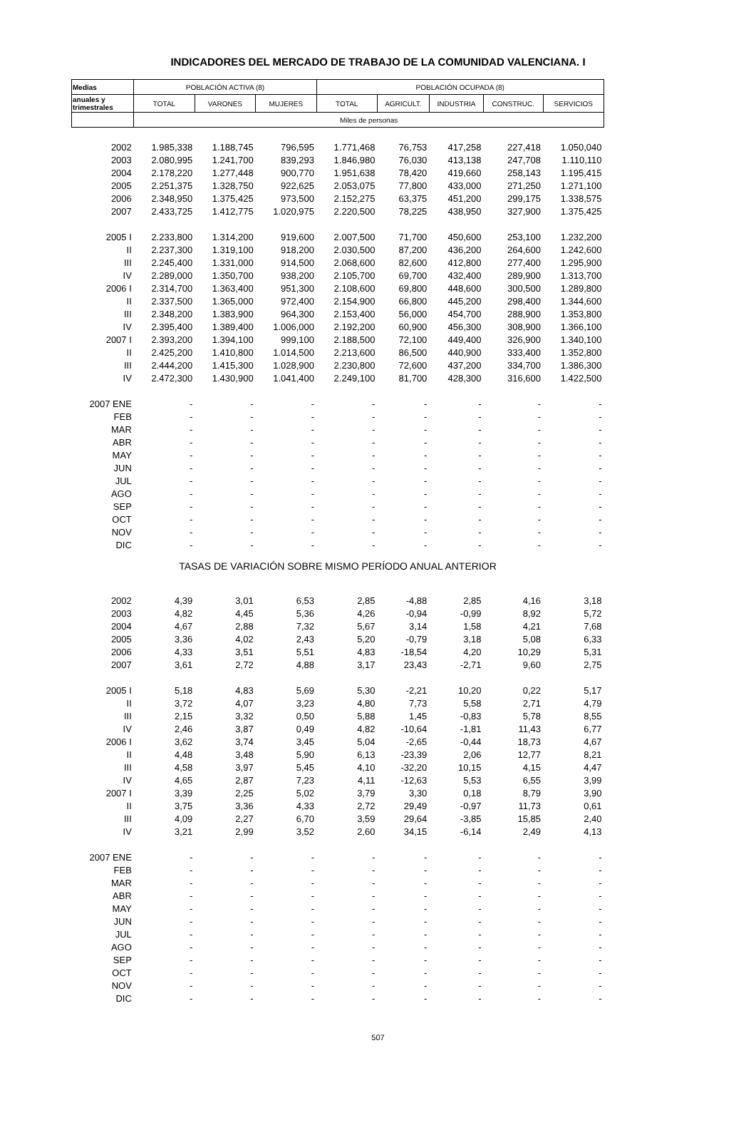INDICADORES DEL MERCADO DE TRABAJO DE LA COMUNIDAD VALENCIANA. I
| Medias | POBLACIÓN ACTIVA (8) | | | POBLACIÓN OCUPADA (8) | | | | |
| --- | --- | --- | --- | --- | --- | --- | --- | --- |
| anuales y trimestrales | TOTAL | VARONES | MUJERES | TOTAL | AGRICULT. | INDUSTRIA | CONSTRUC. | SERVICIOS |
| | Miles de personas | | | | | | | |
| 2002 | 1.985,338 | 1.188,745 | 796,595 | 1.771,468 | 76,753 | 417,258 | 227,418 | 1.050,040 |
| 2003 | 2.080,995 | 1.241,700 | 839,293 | 1.846,980 | 76,030 | 413,138 | 247,708 | 1.110,110 |
| 2004 | 2.178,220 | 1.277,448 | 900,770 | 1.951,638 | 78,420 | 419,660 | 258,143 | 1.195,415 |
| 2005 | 2.251,375 | 1.328,750 | 922,625 | 2.053,075 | 77,800 | 433,000 | 271,250 | 1.271,100 |
| 2006 | 2.348,950 | 1.375,425 | 973,500 | 2.152,275 | 63,375 | 451,200 | 299,175 | 1.338,575 |
| 2007 | 2.433,725 | 1.412,775 | 1.020,975 | 2.220,500 | 78,225 | 438,950 | 327,900 | 1.375,425 |
| 2005 I | 2.233,800 | 1.314,200 | 919,600 | 2.007,500 | 71,700 | 450,600 | 253,100 | 1.232,200 |
| II | 2.237,300 | 1.319,100 | 918,200 | 2.030,500 | 87,200 | 436,200 | 264,600 | 1.242,600 |
| III | 2.245,400 | 1.331,000 | 914,500 | 2.068,600 | 82,600 | 412,800 | 277,400 | 1.295,900 |
| IV | 2.289,000 | 1.350,700 | 938,200 | 2.105,700 | 69,700 | 432,400 | 289,900 | 1.313,700 |
| 2006 I | 2.314,700 | 1.363,400 | 951,300 | 2.108,600 | 69,800 | 448,600 | 300,500 | 1.289,800 |
| II | 2.337,500 | 1.365,000 | 972,400 | 2.154,900 | 66,800 | 445,200 | 298,400 | 1.344,600 |
| III | 2.348,200 | 1.383,900 | 964,300 | 2.153,400 | 56,000 | 454,700 | 288,900 | 1.353,800 |
| IV | 2.395,400 | 1.389,400 | 1.006,000 | 2.192,200 | 60,900 | 456,300 | 308,900 | 1.366,100 |
| 2007 I | 2.393,200 | 1.394,100 | 999,100 | 2.188,500 | 72,100 | 449,400 | 326,900 | 1.340,100 |
| II | 2.425,200 | 1.410,800 | 1.014,500 | 2.213,600 | 86,500 | 440,900 | 333,400 | 1.352,800 |
| III | 2.444,200 | 1.415,300 | 1.028,900 | 2.230,800 | 72,600 | 437,200 | 334,700 | 1.386,300 |
| IV | 2.472,300 | 1.430,900 | 1.041,400 | 2.249,100 | 81,700 | 428,300 | 316,600 | 1.422,500 |
| 2007 ENE | - | - | - | - | - | - | - | - |
| FEB | - | - | - | - | - | - | - | - |
| MAR | - | - | - | - | - | - | - | - |
| ABR | - | - | - | - | - | - | - | - |
| MAY | - | - | - | - | - | - | - | - |
| JUN | - | - | - | - | - | - | - | - |
| JUL | - | - | - | - | - | - | - | - |
| AGO | - | - | - | - | - | - | - | - |
| SEP | - | - | - | - | - | - | - | - |
| OCT | - | - | - | - | - | - | - | - |
| NOV | - | - | - | - | - | - | - | - |
| DIC | - | - | - | - | - | - | - | - |
| TASAS DE VARIACIÓN SOBRE MISMO PERÍODO ANUAL ANTERIOR | | | | | | | | |
| 2002 | 4,39 | 3,01 | 6,53 | 2,85 | -4,88 | 2,85 | 4,16 | 3,18 |
| 2003 | 4,82 | 4,45 | 5,36 | 4,26 | -0,94 | -0,99 | 8,92 | 5,72 |
| 2004 | 4,67 | 2,88 | 7,32 | 5,67 | 3,14 | 1,58 | 4,21 | 7,68 |
| 2005 | 3,36 | 4,02 | 2,43 | 5,20 | -0,79 | 3,18 | 5,08 | 6,33 |
| 2006 | 4,33 | 3,51 | 5,51 | 4,83 | -18,54 | 4,20 | 10,29 | 5,31 |
| 2007 | 3,61 | 2,72 | 4,88 | 3,17 | 23,43 | -2,71 | 9,60 | 2,75 |
| 2005 I | 5,18 | 4,83 | 5,69 | 5,30 | -2,21 | 10,20 | 0,22 | 5,17 |
| II | 3,72 | 4,07 | 3,23 | 4,80 | 7,73 | 5,58 | 2,71 | 4,79 |
| III | 2,15 | 3,32 | 0,50 | 5,88 | 1,45 | -0,83 | 5,78 | 8,55 |
| IV | 2,46 | 3,87 | 0,49 | 4,82 | -10,64 | -1,81 | 11,43 | 6,77 |
| 2006 I | 3,62 | 3,74 | 3,45 | 5,04 | -2,65 | -0,44 | 18,73 | 4,67 |
| II | 4,48 | 3,48 | 5,90 | 6,13 | -23,39 | 2,06 | 12,77 | 8,21 |
| III | 4,58 | 3,97 | 5,45 | 4,10 | -32,20 | 10,15 | 4,15 | 4,47 |
| IV | 4,65 | 2,87 | 7,23 | 4,11 | -12,63 | 5,53 | 6,55 | 3,99 |
| 2007 I | 3,39 | 2,25 | 5,02 | 3,79 | 3,30 | 0,18 | 8,79 | 3,90 |
| II | 3,75 | 3,36 | 4,33 | 2,72 | 29,49 | -0,97 | 11,73 | 0,61 |
| III | 4,09 | 2,27 | 6,70 | 3,59 | 29,64 | -3,85 | 15,85 | 2,40 |
| IV | 3,21 | 2,99 | 3,52 | 2,60 | 34,15 | -6,14 | 2,49 | 4,13 |
| 2007 ENE | - | - | - | - | - | - | - | - |
| FEB | - | - | - | - | - | - | - | - |
| MAR | - | - | - | - | - | - | - | - |
| ABR | - | - | - | - | - | - | - | - |
| MAY | - | - | - | - | - | - | - | - |
| JUN | - | - | - | - | - | - | - | - |
| JUL | - | - | - | - | - | - | - | - |
| AGO | - | - | - | - | - | - | - | - |
| SEP | - | - | - | - | - | - | - | - |
| OCT | - | - | - | - | - | - | - | - |
| NOV | - | - | - | - | - | - | - | - |
| DIC | - | - | - | - | - | - | - | - |
507